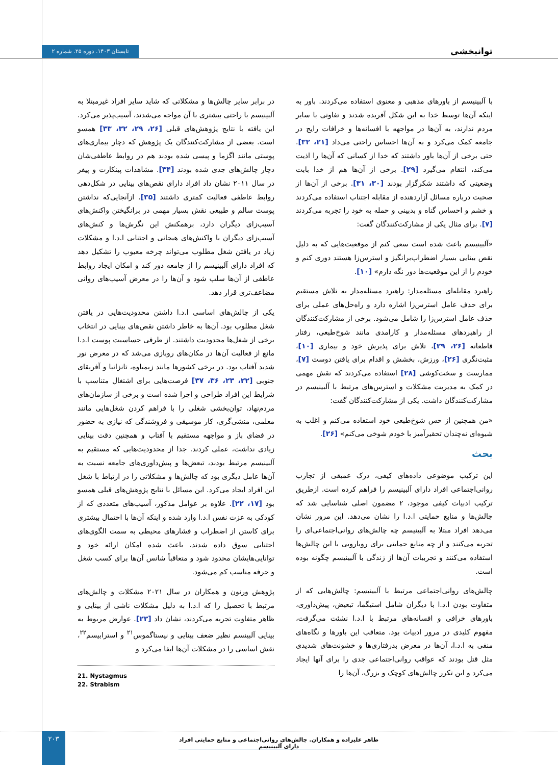توانبخشی
تابستان ۱۴۰۳. دوره ۲۵. شماره ۲
با آلبینیسم از باورهای مذهبی و معنوی استفاده می‌کردند. باور به اینکه آن‌ها توسط خدا به این شکل آفریده شدند و تفاوتی با سایر مردم ندارند، به آن‌ها در مواجهه با افسانه‌ها و خرافات رایج در جامعه کمک می‌کرد و به آن‌ها احساس راحتی می‌داد [۲۱، ۳۲]. حتی برخی از آن‌ها باور داشتند که خدا از کسانی که آن‌ها را اذیت می‌کند، انتقام می‌گیرد [۲۹]. برخی از آن‌ها هم از خدا بابت وضعیتی که داشتند شکرگزار بودند [۳۰، ۳۱]. برخی از آن‌ها از صحبت درباره مسائل آزاردهنده از مقابله اجتناب استفاده می‌کردند و خشم و احساس گناه و بدبینی و حمله به خود را تجربه می‌کردند [۷]. برای مثال یکی از مشارکت‌کنندگان گفت:
«آلبینیسم باعث شده است سعی کنم از موقعیت‌هایی که به دلیل نقص بینایی بسیار اضطراب‌برانگیز و استرس‌زا هستند دوری کنم و خودم را از این موقعیت‌ها دور نگه دارم» [۱۰].
راهبرد مقابله‌ای مسئله‌مدار: راهبرد مسئله‌مدار به تلاش مستقیم برای حذف عامل استرس‌زا اشاره دارد و راه‌حل‌های عملی برای حذف عامل استرس‌زا را شامل می‌شود. برخی از مشارکت‌کنندگان از راهبردهای مسئله‌مدار و کارامدی مانند شوخ‌طبعی، رفتار قاطعانه [۲۶، ۲۹]، تلاش برای پذیرش خود و بیماری [۱۰]، مثبت‌نگری [۲۶]، ورزش، بخشش و اقدام برای یافتن دوست [۷]، ممارست و سخت‌کوشی [۲۸] استفاده می‌کردند که نقش مهمی در کمک به مدیریت مشکلات و استرس‌های مرتبط با آلبینیسم در مشارکت‌کنندگان داشت. یکی از مشارکت‌کنندگان گفت:
«من همچنین از حس شوخ‌طبعی خود استفاده می‌کنم و اغلب به شیوه‌ای نه‌چندان تحقیرآمیز با خودم شوخی می‌کنم» [۲۶].
بحث
این ترکیب موضوعی داده‌های کیفی، درک عمیقی از تجارب روانی‌اجتماعی افراد دارای آلبینیسم را فراهم کرده است. ازطریق ترکیب ادبیات کیفی موجود، ۲ مضمون اصلی شناسایی شد که چالش‌ها و منابع حمایتی ا.د.ا را نشان می‌دهد. این مرور نشان می‌دهد افراد مبتلا به آلبینیسم چه چالش‌های روانی‌اجتماعی‌ای را تجربه می‌کنند و از چه منابع حمایتی برای رویارویی با این چالش‌ها استفاده می‌کنند و تجربیات آن‌ها از زندگی با آلبینیسم چگونه بوده است.
چالش‌های روانی‌اجتماعی مرتبط با آلبینیسم: چالش‌هایی که از متفاوت بودن ا.د.ا با دیگران شامل استیگما، تبعیض، پیش‌داوری، باورهای خرافی و افسانه‌های مرتبط با ا.د.ا نشئت می‌گرفت، مفهوم کلیدی در مرور ادبیات بود. متعاقب این باورها و نگاه‌های منفی به ا.د.ا، آن‌ها در معرض بدرفتاری‌ها و خشونت‌های شدیدی مثل قتل بودند که عواقب روانی‌اجتماعی جدی را برای آنها ایجاد می‌کرد و این تکرر چالش‌های کوچک و بزرگ، آن‌ها را
در برابر سایر چالش‌ها و مشکلاتی که شاید سایر افراد غیرمبتلا به آلبینیسم با راحتی بیشتری با آن مواجه می‌شدند، آسیب‌پذیر می‌کرد. این یافته با نتایج پژوهش‌های قبلی [۲۶، ۲۹، ۳۲، ۳۳] همسو است. بعضی از مشارکت‌کنندگان یک پژوهش که دچار بیماری‌های پوستی مانند اگزما و پیسی شده بودند هم در روابط عاطفی‌شان دچار چالش‌های جدی شده بودند [۳۴]. مشاهدات پینکارت و پیفر در سال ۲۰۱۱ نشان داد افراد دارای نقص‌های بینایی در شکل‌دهی روابط عاطفی فعالیت کمتری داشتند [۳۵]. ازآنجایی‌که نداشتن پوست سالم و طبیعی نقش بسیار مهمی در برانگیختن واکنش‌های آسیب‌زای دیگران دارد، برهمکنش این نگرش‌ها و کنش‌های آسیب‌زای دیگران با واکنش‌های هیجانی و اجتنابی ا.د.ا و مشکلات زیاد در یافتن شغل مطلوب می‌تواند چرخه معیوب را تشکیل دهد که افراد دارای آلبینیسم را از جامعه دور کند و امکان ایجاد روابط عاطفی از آن‌ها سلب شود و آن‌ها را در معرض آسیب‌های روانی مضاعف‌تری قرار دهد.
یکی از چالش‌های اساسی ا.د.ا داشتن محدودیت‌هایی در یافتن شغل مطلوب بود. آن‌ها به خاطر داشتن نقص‌های بینایی در انتخاب برخی از شغل‌ها محدودیت داشتند. از طرفی حساسیت پوست ا.د.ا مانع از فعالیت آن‌ها در مکان‌های روبازی می‌شد که در معرض نور شدید آفتاب بود. در برخی کشورها مانند زیمباوه، تانزانیا و آفریقای جنوبی [۲۲، ۲۳، ۳۶، ۳۷] فرصت‌هایی برای اشتغال متناسب با شرایط این افراد طراحی و اجرا شده است و برخی از سازمان‌های مردم‌نهاد، توان‌بخشی شغلی را با فراهم کردن شغل‌هایی مانند معلمی، منشی‌گری، کار موسیقی و فروشندگی که نیازی به حضور در فضای باز و مواجهه مستقیم با آفتاب و همچنین دقت بینایی زیادی نداشت، عملی کردند. جدا از محدودیت‌هایی که مستقیم به آلبینیسم مرتبط بودند، تبعض‌ها و پیش‌داوری‌های جامعه نسبت به آن‌ها عامل دیگری بود که چالش‌ها و مشکلاتی را در ارتباط با شغل این افراد ایجاد می‌کرد. این مسائل با نتایج پژوهش‌های قبلی همسو بود [۱۷، ۲۲]. علاوه بر عوامل مذکور، آسیب‌های متعددی که از کودکی به عزت نفس ا.د.ا وارد شده و اینکه آن‌ها با احتمال بیشتری برای کاستن از اضطراب و فشارهای محیطی به سمت الگوی‌های اجتنابی سوق داده شدند، باعث شده امکان ارائه خود و توانایی‌هایشان محدود شود و متعاقباً شانس آن‌ها برای کسب شغل و حرفه مناسب کم می‌شود.
پژوهش ورنون و همکاران در سال ۲۰۲۱ مشکلات و چالش‌های مرتبط با تحصیل را که ا.د.ا به دلیل مشکلات ناشی از بینایی و ظاهر متفاوت تجربه می‌کردند، نشان داد [۲۳]. عوارض مربوط به بینایی آلبینسم نظیر ضعف بینایی و نیستاگموس<sup>۲۱</sup> و استرابیسم<sup>۲۲</sup>، نقش اساسی را در مشکلات آن‌ها ایفا می‌کرد و
21. Nystagmus
22. Strabism
۲۰۳
طاهر علیزاده و همکاران. چالش‌های روانی‌اجتماعی و منابع حمایتی افراد دارای آلبینیسم